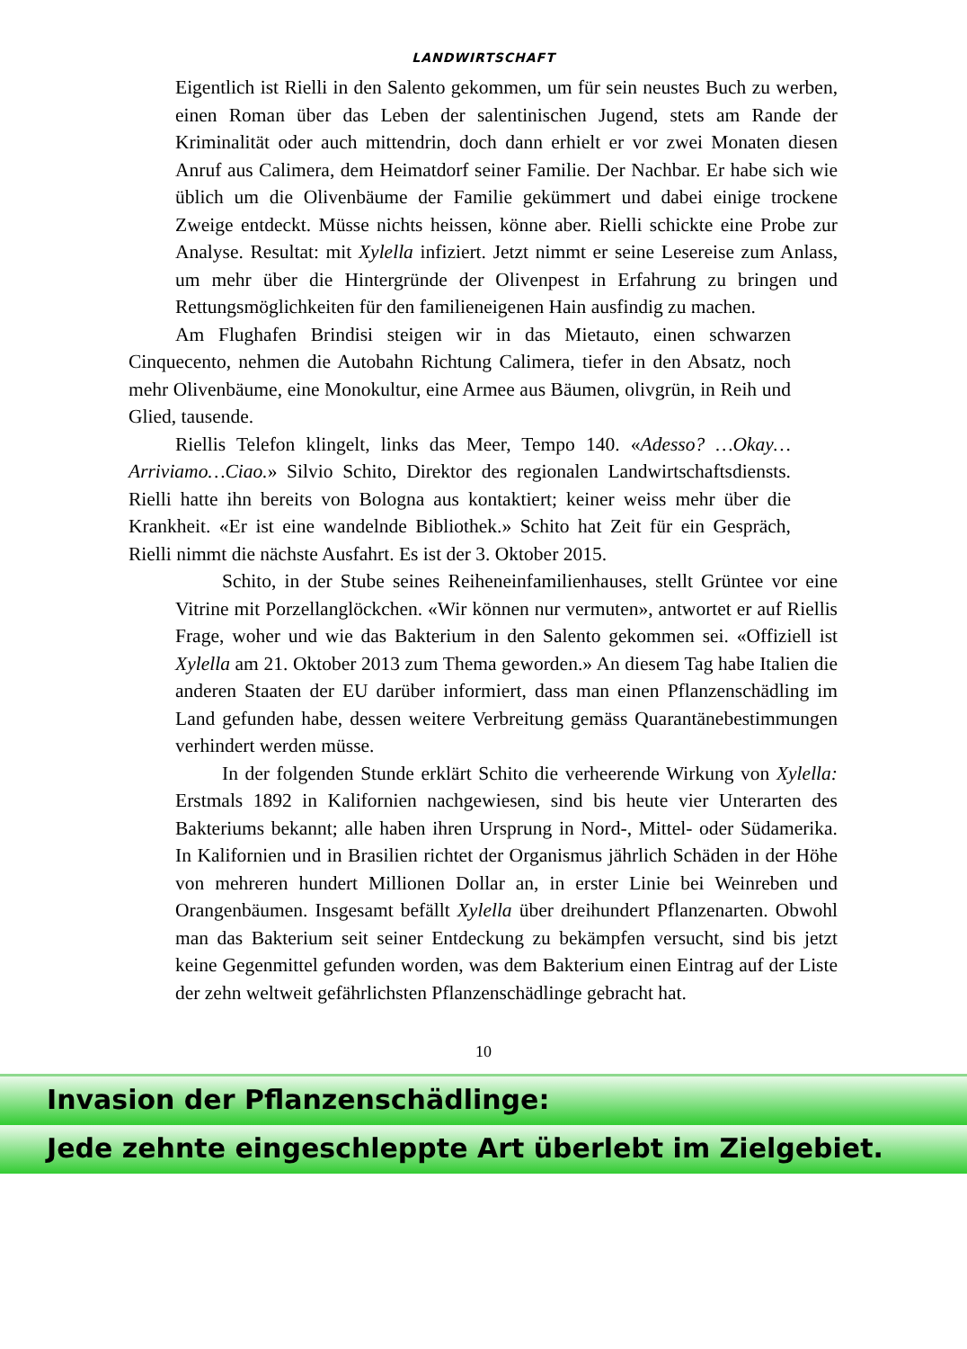LANDWIRTSCHAFT
Eigentlich ist Rielli in den Salento gekommen, um für sein neustes Buch zu werben, einen Roman über das Leben der salentinischen Jugend, stets am Rande der Kriminalität oder auch mittendrin, doch dann erhielt er vor zwei Monaten diesen Anruf aus Calimera, dem Heimatdorf seiner Familie. Der Nachbar. Er habe sich wie üblich um die Olivenbäume der Familie gekümmert und dabei einige trockene Zweige entdeckt. Müsse nichts heissen, könne aber. Rielli schickte eine Probe zur Analyse. Resultat: mit Xylella infiziert. Jetzt nimmt er seine Lesereise zum Anlass, um mehr über die Hintergründe der Olivenpest in Erfahrung zu bringen und Rettungsmöglichkeiten für den familieneigenen Hain ausfindig zu machen.
Am Flughafen Brindisi steigen wir in das Mietauto, einen schwarzen Cinquecento, nehmen die Autobahn Richtung Calimera, tiefer in den Absatz, noch mehr Olivenbäume, eine Monokultur, eine Armee aus Bäumen, olivgrün, in Reih und Glied, tausende.
Riellis Telefon klingelt, links das Meer, Tempo 140. «Adesso? …Okay…Arriviamo…Ciao.» Silvio Schito, Direktor des regionalen Landwirtschaftsdiensts. Rielli hatte ihn bereits von Bologna aus kontaktiert; keiner weiss mehr über die Krankheit. «Er ist eine wandelnde Bibliothek.» Schito hat Zeit für ein Gespräch, Rielli nimmt die nächste Ausfahrt. Es ist der 3. Oktober 2015.
Schito, in der Stube seines Reiheneinfamilienhauses, stellt Grüntee vor eine Vitrine mit Porzellanglöckchen. «Wir können nur vermuten», antwortet er auf Riellis Frage, woher und wie das Bakterium in den Salento gekommen sei. «Offiziell ist Xylella am 21. Oktober 2013 zum Thema geworden.» An diesem Tag habe Italien die anderen Staaten der EU darüber informiert, dass man einen Pflanzenschädling im Land gefunden habe, dessen weitere Verbreitung gemäss Quarantänebestimmungen verhindert werden müsse.
In der folgenden Stunde erklärt Schito die verheerende Wirkung von Xylella: Erstmals 1892 in Kalifornien nachgewiesen, sind bis heute vier Unterarten des Bakteriums bekannt; alle haben ihren Ursprung in Nord-, Mittel- oder Südamerika. In Kalifornien und in Brasilien richtet der Organismus jährlich Schäden in der Höhe von mehreren hundert Millionen Dollar an, in erster Linie bei Weinreben und Orangenbäumen. Insgesamt befällt Xylella über dreihundert Pflanzenarten. Obwohl man das Bakterium seit seiner Entdeckung zu bekämpfen versucht, sind bis jetzt keine Gegenmittel gefunden worden, was dem Bakterium einen Eintrag auf der Liste der zehn weltweit gefährlichsten Pflanzenschädlinge gebracht hat.
10
Invasion der Pflanzenschädlinge:
Jede zehnte eingeschleppte Art überlebt im Zielgebiet.